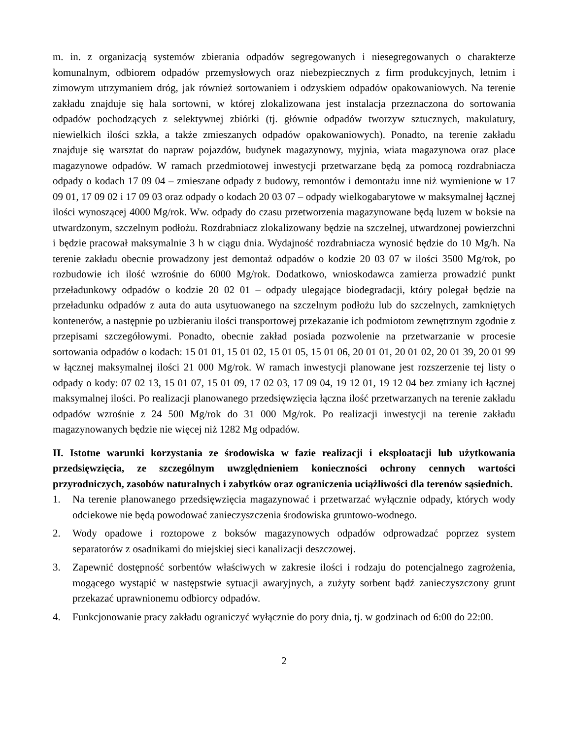m. in. z organizacją systemów zbierania odpadów segregowanych i niesegregowanych o charakterze komunalnym, odbiorem odpadów przemysłowych oraz niebezpiecznych z firm produkcyjnych, letnim i zimowym utrzymaniem dróg, jak również sortowaniem i odzyskiem odpadów opakowaniowych. Na terenie zakładu znajduje się hala sortowni, w której zlokalizowana jest instalacja przeznaczona do sortowania odpadów pochodzących z selektywnej zbiórki (tj. głównie odpadów tworzyw sztucznych, makulatury, niewielkich ilości szkła, a także zmieszanych odpadów opakowaniowych). Ponadto, na terenie zakładu znajduje się warsztat do napraw pojazdów, budynek magazynowy, myjnia, wiata magazynowa oraz place magazynowe odpadów. W ramach przedmiotowej inwestycji przetwarzane będą za pomocą rozdrabniacza odpady o kodach 17 09 04 – zmieszane odpady z budowy, remontów i demontażu inne niż wymienione w 17 09 01, 17 09 02 i 17 09 03 oraz odpady o kodach 20 03 07 – odpady wielkogabarytowe w maksymalnej łącznej ilości wynoszącej 4000 Mg/rok. Ww. odpady do czasu przetworzenia magazynowane będą luzem w boksie na utwardzonym, szczelnym podłożu. Rozdrabniacz zlokalizowany będzie na szczelnej, utwardzonej powierzchni i będzie pracował maksymalnie 3 h w ciągu dnia. Wydajność rozdrabniacza wynosić będzie do 10 Mg/h. Na terenie zakładu obecnie prowadzony jest demontaż odpadów o kodzie 20 03 07 w ilości 3500 Mg/rok, po rozbudowie ich ilość wzrośnie do 6000 Mg/rok. Dodatkowo, wnioskodawca zamierza prowadzić punkt przeładunkowy odpadów o kodzie 20 02 01 – odpady ulegające biodegradacji, który polegał będzie na przeładunku odpadów z auta do auta usytuowanego na szczelnym podłożu lub do szczelnych, zamkniętych kontenerów, a następnie po uzbieraniu ilości transportowej przekazanie ich podmiotom zewnętrznym zgodnie z przepisami szczegółowymi. Ponadto, obecnie zakład posiada pozwolenie na przetwarzanie w procesie sortowania odpadów o kodach: 15 01 01, 15 01 02, 15 01 05, 15 01 06, 20 01 01, 20 01 02, 20 01 39, 20 01 99 w łącznej maksymalnej ilości 21 000 Mg/rok. W ramach inwestycji planowane jest rozszerzenie tej listy o odpady o kody: 07 02 13, 15 01 07, 15 01 09, 17 02 03, 17 09 04, 19 12 01, 19 12 04 bez zmiany ich łącznej maksymalnej ilości. Po realizacji planowanego przedsięwzięcia łączna ilość przetwarzanych na terenie zakładu odpadów wzrośnie z 24 500 Mg/rok do 31 000 Mg/rok. Po realizacji inwestycji na terenie zakładu magazynowanych będzie nie więcej niż 1282 Mg odpadów.
II. Istotne warunki korzystania ze środowiska w fazie realizacji i eksploatacji lub użytkowania przedsięwzięcia, ze szczególnym uwzględnieniem konieczności ochrony cennych wartości przyrodniczych, zasobów naturalnych i zabytków oraz ograniczenia uciążliwości dla terenów sąsiednich.
1. Na terenie planowanego przedsięwzięcia magazynować i przetwarzać wyłącznie odpady, których wody odciekowe nie będą powodować zanieczyszczenia środowiska gruntowo-wodnego.
2. Wody opadowe i roztopowe z boksów magazynowych odpadów odprowadzać poprzez system separatorów z osadnikami do miejskiej sieci kanalizacji deszczowej.
3. Zapewnić dostępność sorbentów właściwych w zakresie ilości i rodzaju do potencjalnego zagrożenia, mogącego wystąpić w następstwie sytuacji awaryjnych, a zużyty sorbent bądź zanieczyszczony grunt przekazać uprawnionemu odbiorcy odpadów.
4. Funkcjonowanie pracy zakładu ograniczyć wyłącznie do pory dnia, tj. w godzinach od 6:00 do 22:00.
2